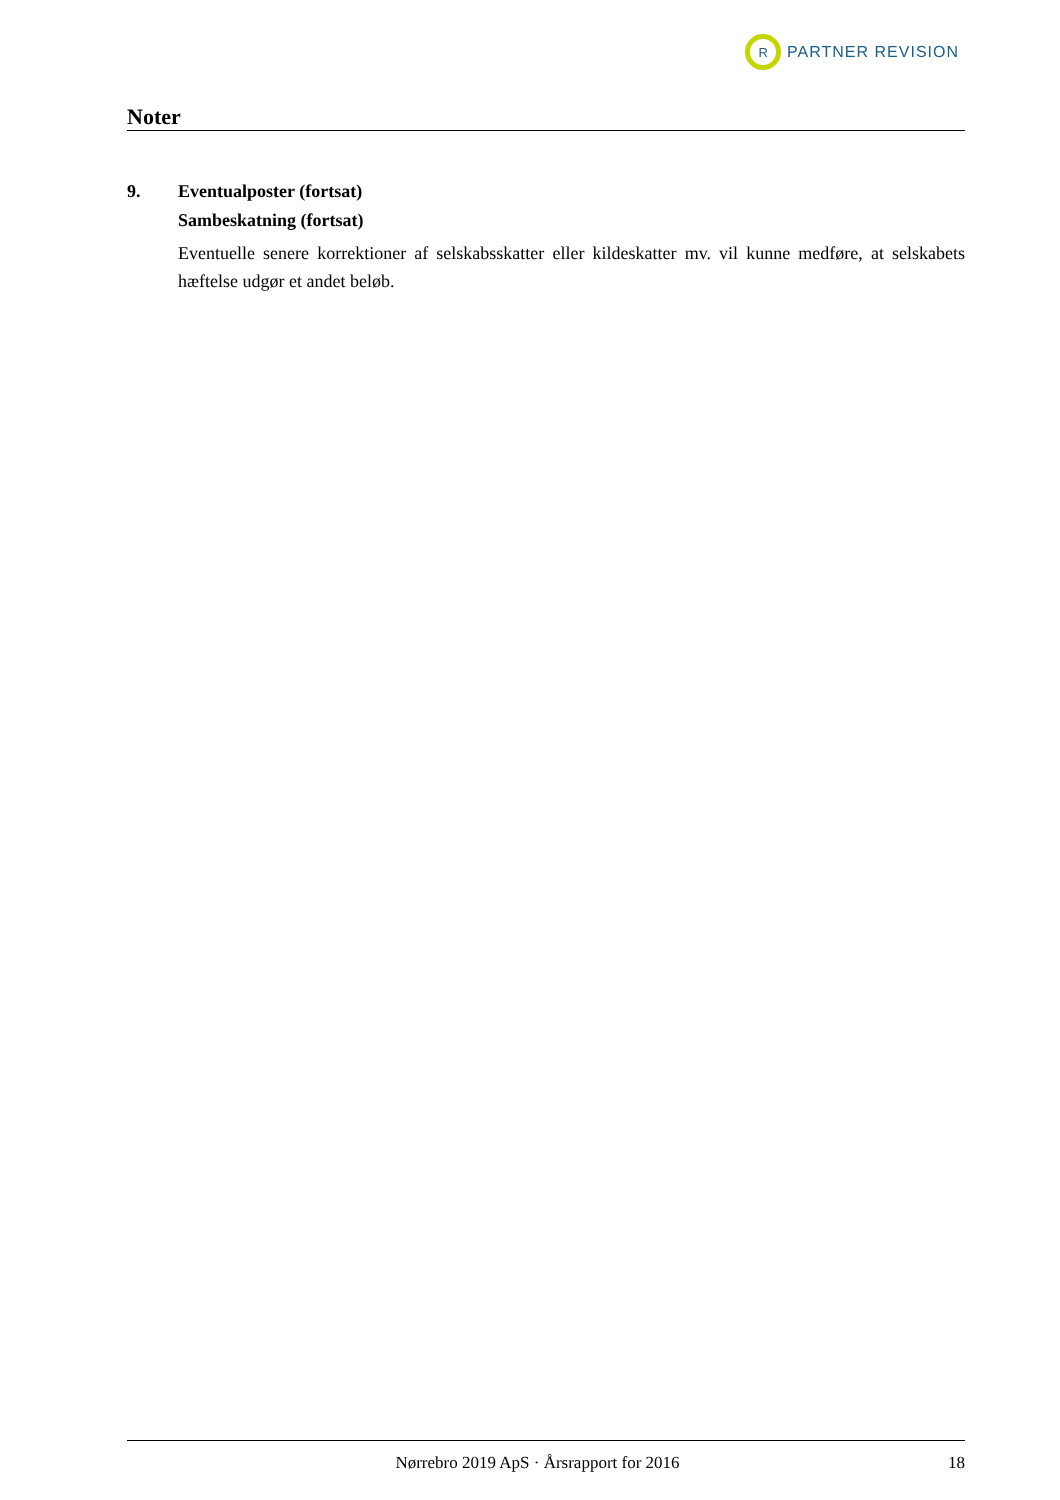R
PARTNER REVISION
Noter
9. Eventualposter (fortsat)
Sambeskatning (fortsat)
Eventuelle senere korrektioner af selskabsskatter eller kildeskatter mv. vil kunne medføre, at sel­skabets hæftelse udgør et andet beløb.
Nørrebro 2019 ApS · Årsrapport for 2016 18